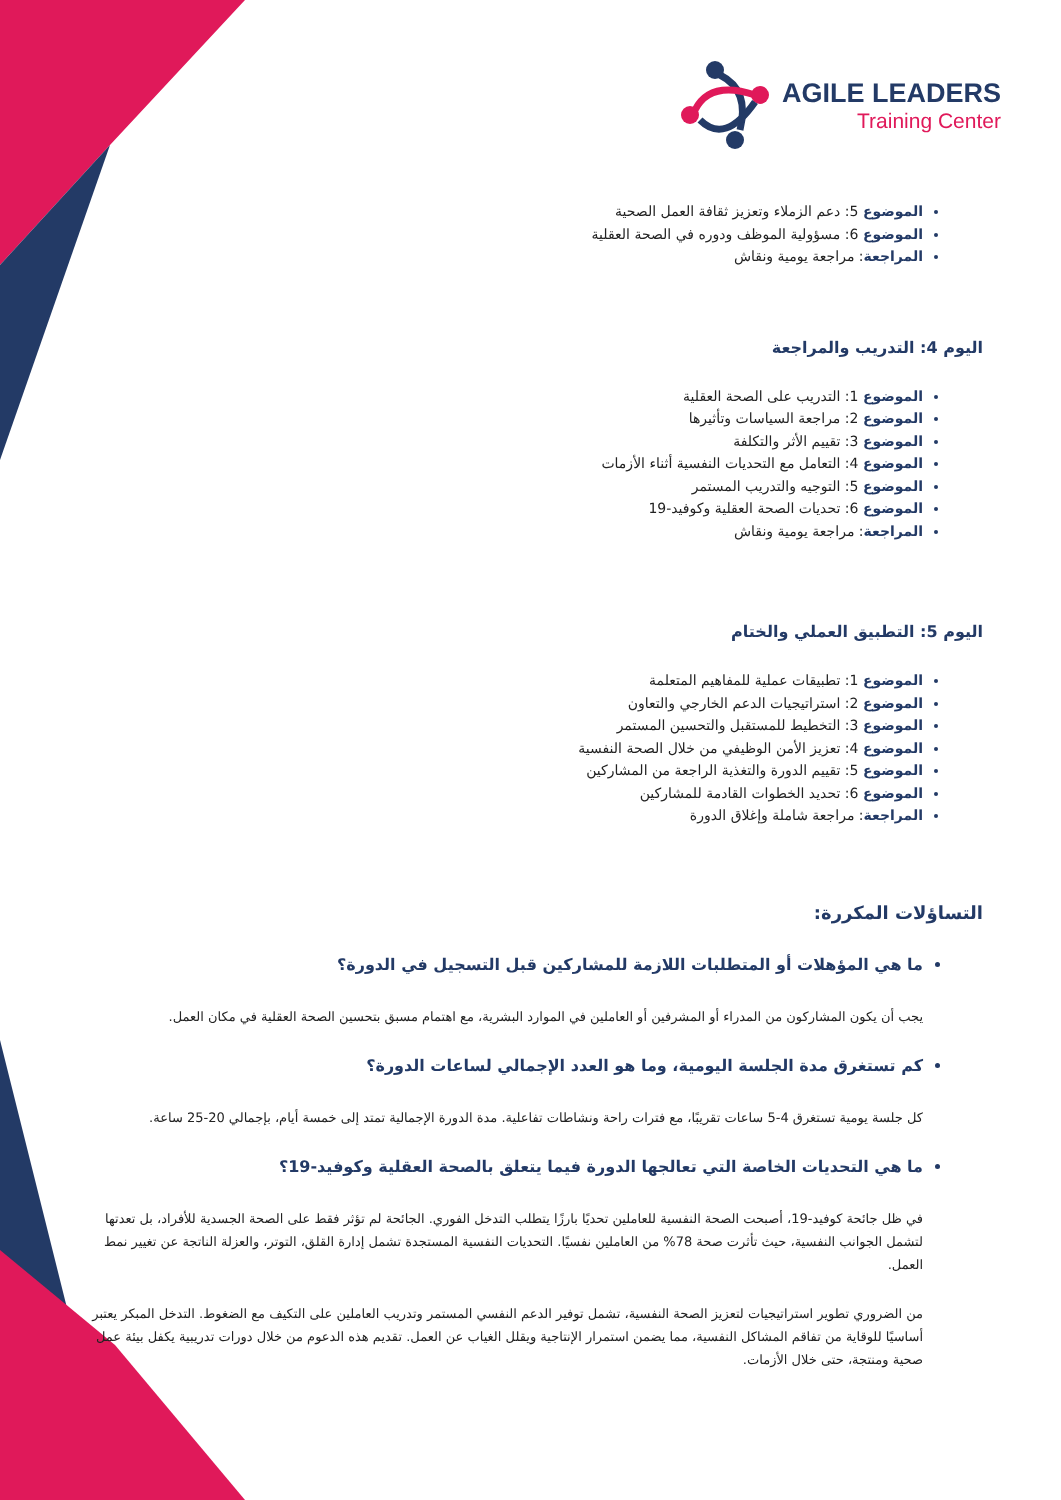AGILE LEADERS
Training Center
الموضوع 5: دعم الزملاء وتعزيز ثقافة العمل الصحية
الموضوع 6: مسؤولية الموظف ودوره في الصحة العقلية
المراجعة: مراجعة يومية ونقاش
اليوم 4: التدريب والمراجعة
الموضوع 1: التدريب على الصحة العقلية
الموضوع 2: مراجعة السياسات وتأثيرها
الموضوع 3: تقييم الأثر والتكلفة
الموضوع 4: التعامل مع التحديات النفسية أثناء الأزمات
الموضوع 5: التوجيه والتدريب المستمر
الموضوع 6: تحديات الصحة العقلية وكوفيد-19
المراجعة: مراجعة يومية ونقاش
اليوم 5: التطبيق العملي والختام
الموضوع 1: تطبيقات عملية للمفاهيم المتعلمة
الموضوع 2: استراتيجيات الدعم الخارجي والتعاون
الموضوع 3: التخطيط للمستقبل والتحسين المستمر
الموضوع 4: تعزيز الأمن الوظيفي من خلال الصحة النفسية
الموضوع 5: تقييم الدورة والتغذية الراجعة من المشاركين
الموضوع 6: تحديد الخطوات القادمة للمشاركين
المراجعة: مراجعة شاملة وإغلاق الدورة
التساؤلات المكررة:
ما هي المؤهلات أو المتطلبات اللازمة للمشاركين قبل التسجيل في الدورة؟
يجب أن يكون المشاركون من المدراء أو المشرفين أو العاملين في الموارد البشرية، مع اهتمام مسبق بتحسين الصحة العقلية في مكان العمل.
كم تستغرق مدة الجلسة اليومية، وما هو العدد الإجمالي لساعات الدورة؟
كل جلسة يومية تستغرق 4-5 ساعات تقريبًا، مع فترات راحة ونشاطات تفاعلية. مدة الدورة الإجمالية تمتد إلى خمسة أيام، بإجمالي 20-25 ساعة.
ما هي التحديات الخاصة التي تعالجها الدورة فيما يتعلق بالصحة العقلية وكوفيد-19؟
في ظل جائحة كوفيد-19، أصبحت الصحة النفسية للعاملين تحديًا بارزًا يتطلب التدخل الفوري. الجائحة لم تؤثر فقط على الصحة الجسدية للأفراد، بل تعدتها لتشمل الجوانب النفسية، حيث تأثرت صحة 78% من العاملين نفسيًا. التحديات النفسية المستجدة تشمل إدارة القلق، التوتر، والعزلة الناتجة عن تغيير نمط العمل.
من الضروري تطوير استراتيجيات لتعزيز الصحة النفسية، تشمل توفير الدعم النفسي المستمر وتدريب العاملين على التكيف مع الضغوط. التدخل المبكر يعتبر أساسيًا للوقاية من تفاقم المشاكل النفسية، مما يضمن استمرار الإنتاجية ويقلل الغياب عن العمل. تقديم هذه الدعوم من خلال دورات تدريبية يكفل بيئة عمل صحية ومنتجة، حتى خلال الأزمات.